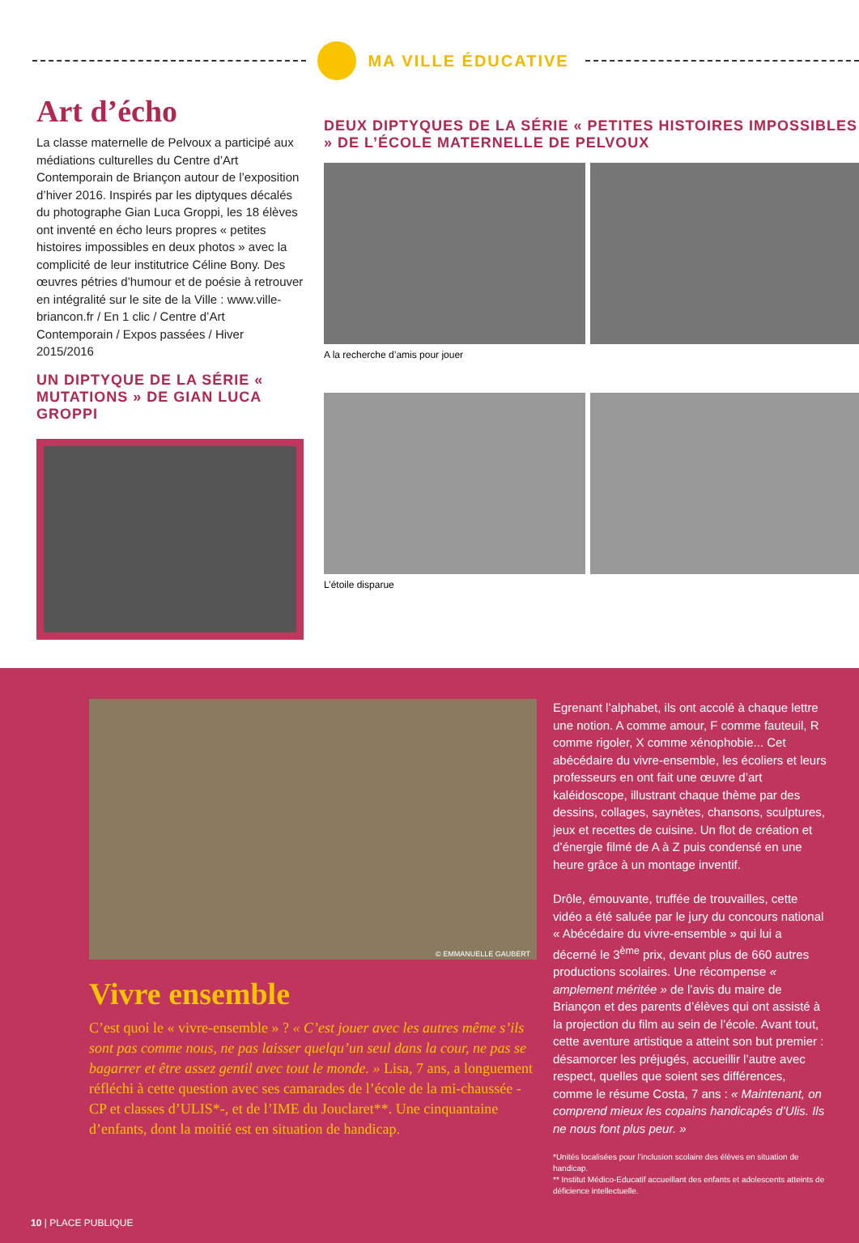MA VILLE ÉDUCATIVE
Art d’écho
La classe maternelle de Pelvoux a participé aux médiations culturelles du Centre d’Art Contemporain de Briançon autour de l’exposition d’hiver 2016. Inspirés par les diptyques décalés du photographe Gian Luca Groppi, les 18 élèves ont inventé en écho leurs propres « petites histoires impossibles en deux photos » avec la complicité de leur institutrice Céline Bony. Des œuvres pétries d’humour et de poésie à retrouver en intégralité sur le site de la Ville : www.ville-briancon.fr / En 1 clic / Centre d’Art Contemporain / Expos passées / Hiver 2015/2016
UN DIPTYQUE DE LA SÉRIE « MUTATIONS » DE GIAN LUCA GROPPI
DEUX DIPTYQUES DE LA SÉRIE « PETITES HISTOIRES IMPOSSIBLES » DE L’ÉCOLE MATERNELLE DE PELVOUX
A la recherche d’amis pour jouer
L’étoile disparue
© EMMANUELLE GAUBERT
Vivre ensemble
C’est quoi le « vivre-ensemble » ? « C’est jouer avec les autres même s’ils sont pas comme nous, ne pas laisser quelqu’un seul dans la cour, ne pas se bagarrer et être assez gentil avec tout le monde. » Lisa, 7 ans, a longuement réfléchi à cette question avec ses camarades de l’école de la mi-chaussée - CP et classes d’ULIS*-, et de l’IME du Jouclaret**. Une cinquantaine d’enfants, dont la moitié est en situation de handicap.
Egrenant l’alphabet, ils ont accolé à chaque lettre une notion. A comme amour, F comme fauteuil, R comme rigoler, X comme xénophobie... Cet abécédaire du vivre-ensemble, les écoliers et leurs professeurs en ont fait une œuvre d’art kaléidoscope, illustrant chaque thème par des dessins, collages, saynètes, chansons, sculptures, jeux et recettes de cuisine. Un flot de création et d’énergie filmé de A à Z puis condensé en une heure grâce à un montage inventif.
Drôle, émouvante, truffée de trouvailles, cette vidéo a été saluée par le jury du concours national « Abécédaire du vivre-ensemble » qui lui a décerné le 3<sup>ème</sup> prix, devant plus de 660 autres productions scolaires. Une récompense « amplement méritée » de l’avis du maire de Briançon et des parents d’élèves qui ont assisté à la projection du film au sein de l’école. Avant tout, cette aventure artistique a atteint son but premier : désamorcer les préjugés, accueillir l’autre avec respect, quelles que soient ses différences, comme le résume Costa, 7 ans : « Maintenant, on comprend mieux les copains handicapés d’Ulis. Ils ne nous font plus peur. »
*Unités localisées pour l’inclusion scolaire des élèves en situation de handicap.
** Institut Médico-Educatif accueillant des enfants et adolescents atteints de déficience intellectuelle.
10 | PLACE PUBLIQUE